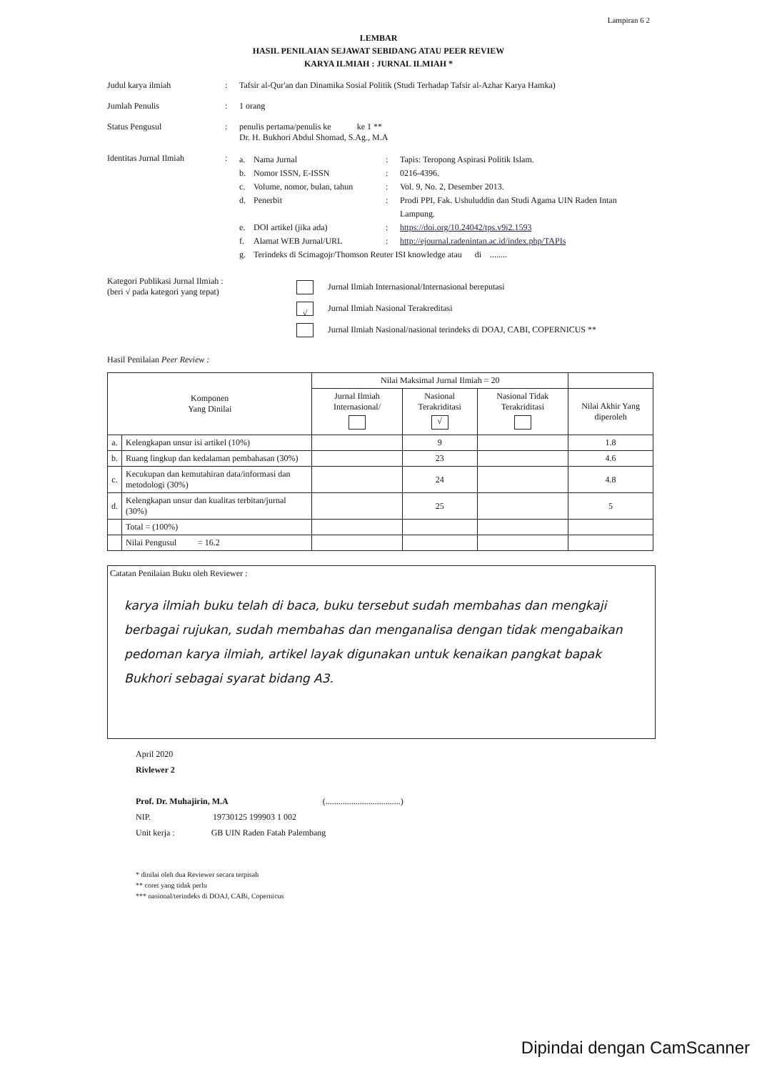Lampiran 6 2
LEMBAR
HASIL PENILAIAN SEJAWAT SEBIDANG ATAU PEER REVIEW
KARYA ILMIAH : JURNAL ILMIAH *
Judul karya ilmiah : Tafsir al-Qur'an dan Dinamika Sosial Politik (Studi Terhadap Tafsir al-Azhar Karya Hamka)
Jumlah Penulis : 1 orang
Status Pengusul : penulis pertama/penulis ke ke 1 **
Dr. H. Bukhori Abdul Shomad, S.Ag., M.A
Identitas Jurnal Ilmiah
:
a. Nama Jurnal: Tapis: Teropong Aspirasi Politik Islam.
b. Nomor ISSN, E-ISSN: 0216-4396.
c. Volume, nomor, bulan, tahun: Vol. 9, No. 2, Desember 2013.
d. Penerbit: Prodi PPI, Fak. Ushuluddin dan Studi Agama UIN Raden Intan
Lampung.
e. DOI artikel (jika ada): https://doi.org/10.24042/tps.v9i2.1593
f. Alamat WEB Jurnal/URL: http://ejournal.radenintan.ac.id/index.php/TAPIs
g. Terindeks di Scimagojr/Thomson Reuter ISI knowledge atau di ........
Kategori Publikasi Jurnal Ilmiah :
(beri √ pada kategori yang tepat)
Jurnal Ilmiah Internasional/Internasional bereputasi
√ Jurnal Ilmiah Nasional Terakreditasi
Jurnal Ilmiah Nasional/nasional terindeks di DOAJ, CABI, COPERNICUS **
Hasil Penilaian Peer Review :
| Komponen Yang Dinilai | | Nilai Maksimal Jurnal Ilmiah = 20 | | | |
| --- | --- | --- | --- | --- | --- |
| | | Jurnal Ilmiah Internasional/ | Nasional Terakriditasi √ | Nasional Tidak Terakriditasi | Nilai Akhir Yang diperoleh |
| a. | Kelengkapan unsur isi artikel (10%) | | 9 | | 1.8 |
| b. | Ruang lingkup dan kedalaman pembahasan (30%) | | 23 | | 4.6 |
| c. | Kecukupan dan kemutahiran data/informasi dan metodologi (30%) | | 24 | | 4.8 |
| d. | Kelengkapan unsur dan kualitas terbitan/jurnal (30%) | | 25 | | 5 |
| | Total = (100%) | | | | |
| | Nilai Pengusul = 16.2 | | | | |
Catatan Penilaian Buku oleh Reviewer :
karya ilmiah buku telah di baca, buku tersebut sudah membahas dan mengkaji berbagai rujukan, sudah membahas dan menganalisa dengan tidak mengabaikan pedoman karya ilmiah, artikel layak digunakan untuk kenaikan pangkat bapak Bukhori sebagai syarat bidang A3.
April 2020
Rivlewer 2
Prof. Dr. Muhajirin, M.A (...................................)
NIP. 19730125 199903 1 002
Unit kerja : GB UIN Raden Fatah Palembang
* dinilai oleh dua Reviewer secara terpisah
** coret yang tidak perlu
*** nasional/terindeks di DOAJ, CABi, Copernicus
Dipindai dengan CamScanner